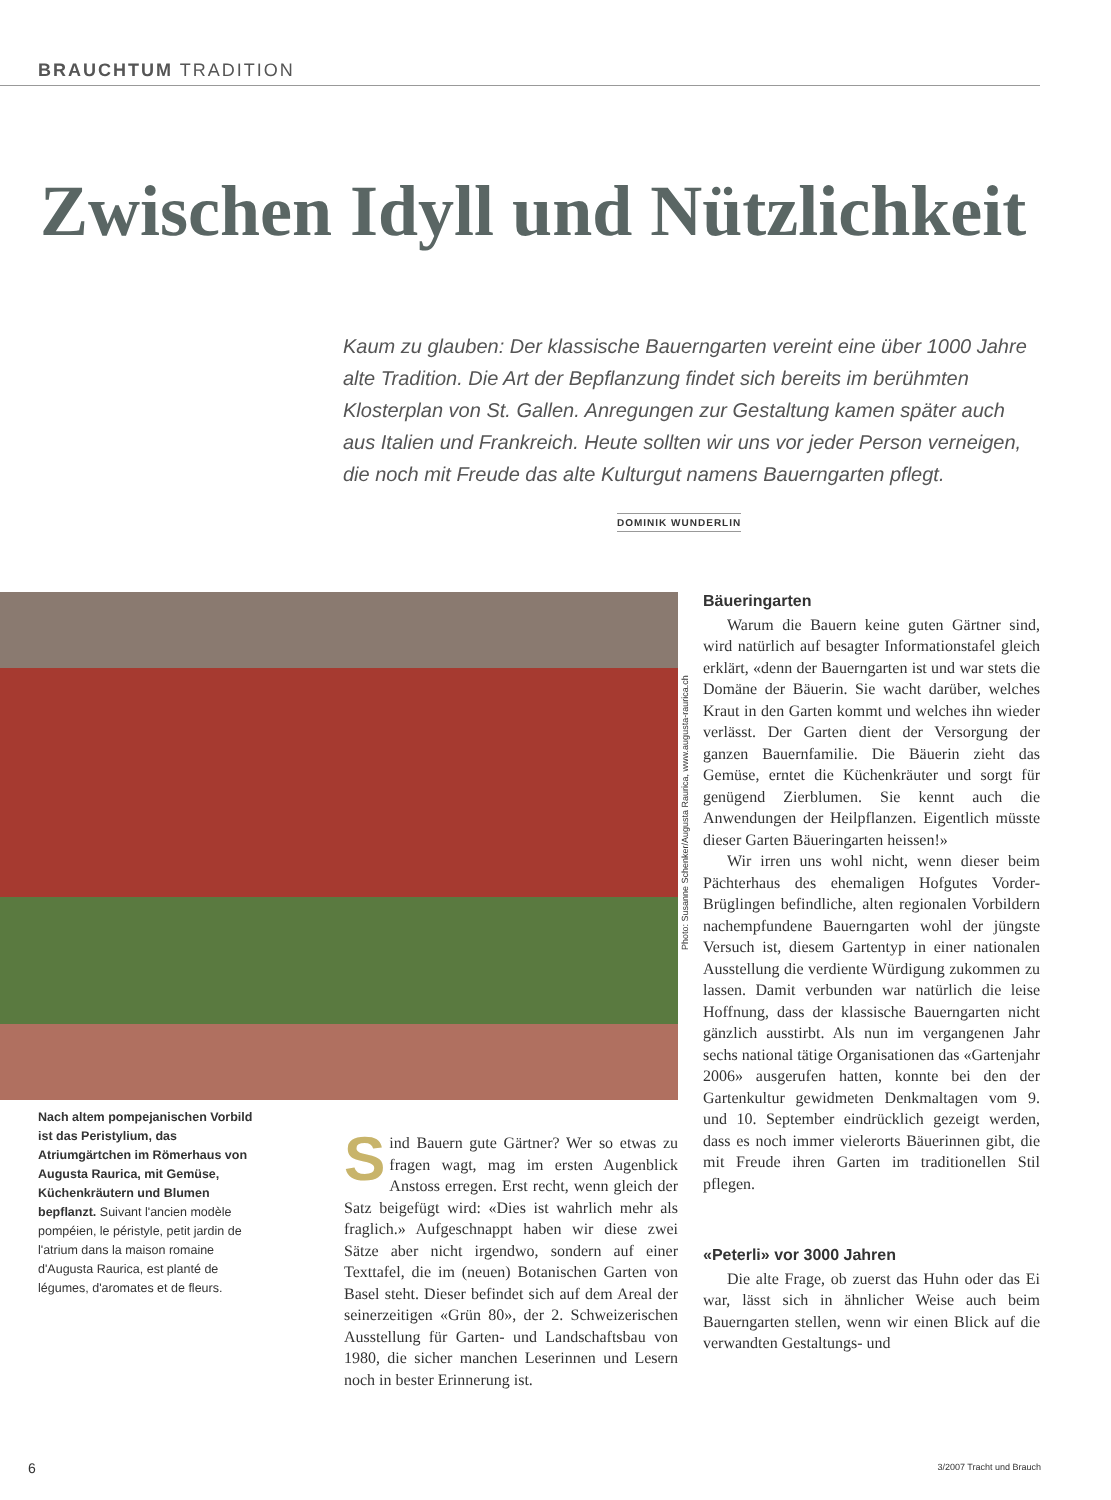BRAUCHTUM TRADITION
Zwischen Idyll und Nützlichkeit
Kaum zu glauben: Der klassische Bauerngarten vereint eine über 1000 Jahre alte Tradition. Die Art der Bepflanzung findet sich bereits im berühmten Klosterplan von St. Gallen. Anregungen zur Gestaltung kamen später auch aus Italien und Frankreich. Heute sollten wir uns vor jeder Person verneigen, die noch mit Freude das alte Kulturgut namens Bauerngarten pflegt.
DOMINIK WUNDERLIN
Photo: Susanne Schenker/Augusta Raurica, www.augusta-raurica.ch
Nach altem pompejanischen Vorbild ist das Peristylium, das Atriumgärtchen im Römerhaus von Augusta Raurica, mit Gemüse, Küchenkräutern und Blumen bepflanzt. Suivant l'ancien modèle pompéien, le péristyle, petit jardin de l'atrium dans la maison romaine d'Augusta Raurica, est planté de légumes, d'aromates et de fleurs.
Sind Bauern gute Gärtner? Wer so etwas zu fragen wagt, mag im ersten Augenblick Anstoss erregen. Erst recht, wenn gleich der Satz beigefügt wird: «Dies ist wahrlich mehr als fraglich.» Aufgeschnappt haben wir diese zwei Sätze aber nicht irgendwo, sondern auf einer Texttafel, die im (neuen) Botanischen Garten von Basel steht. Dieser befindet sich auf dem Areal der seinerzeitigen «Grün 80», der 2. Schweizerischen Ausstellung für Garten- und Landschaftsbau von 1980, die sicher manchen Leserinnen und Lesern noch in bester Erinnerung ist.
Bäueringarten
Warum die Bauern keine guten Gärtner sind, wird natürlich auf besagter Informationstafel gleich erklärt, «denn der Bauerngarten ist und war stets die Domäne der Bäuerin. Sie wacht darüber, welches Kraut in den Garten kommt und welches ihn wieder verlässt. Der Garten dient der Versorgung der ganzen Bauernfamilie. Die Bäuerin zieht das Gemüse, erntet die Küchenkräuter und sorgt für genügend Zierblumen. Sie kennt auch die Anwendungen der Heilpflanzen. Eigentlich müsste dieser Garten Bäueringarten heissen!»
Wir irren uns wohl nicht, wenn dieser beim Pächterhaus des ehemaligen Hofgutes Vorder-Brüglingen befindliche, alten regionalen Vorbildern nachempfundene Bauerngarten wohl der jüngste Versuch ist, diesem Gartentyp in einer nationalen Ausstellung die verdiente Würdigung zukommen zu lassen. Damit verbunden war natürlich die leise Hoffnung, dass der klassische Bauerngarten nicht gänzlich ausstirbt. Als nun im vergangenen Jahr sechs national tätige Organisationen das «Gartenjahr 2006» ausgerufen hatten, konnte bei den der Gartenkultur gewidmeten Denkmaltagen vom 9. und 10. September eindrücklich gezeigt werden, dass es noch immer vielerorts Bäuerinnen gibt, die mit Freude ihren Garten im traditionellen Stil pflegen.
«Peterli» vor 3000 Jahren
Die alte Frage, ob zuerst das Huhn oder das Ei war, lässt sich in ähnlicher Weise auch beim Bauerngarten stellen, wenn wir einen Blick auf die verwandten Gestaltungs- und
6 3/2007 Tracht und Brauch